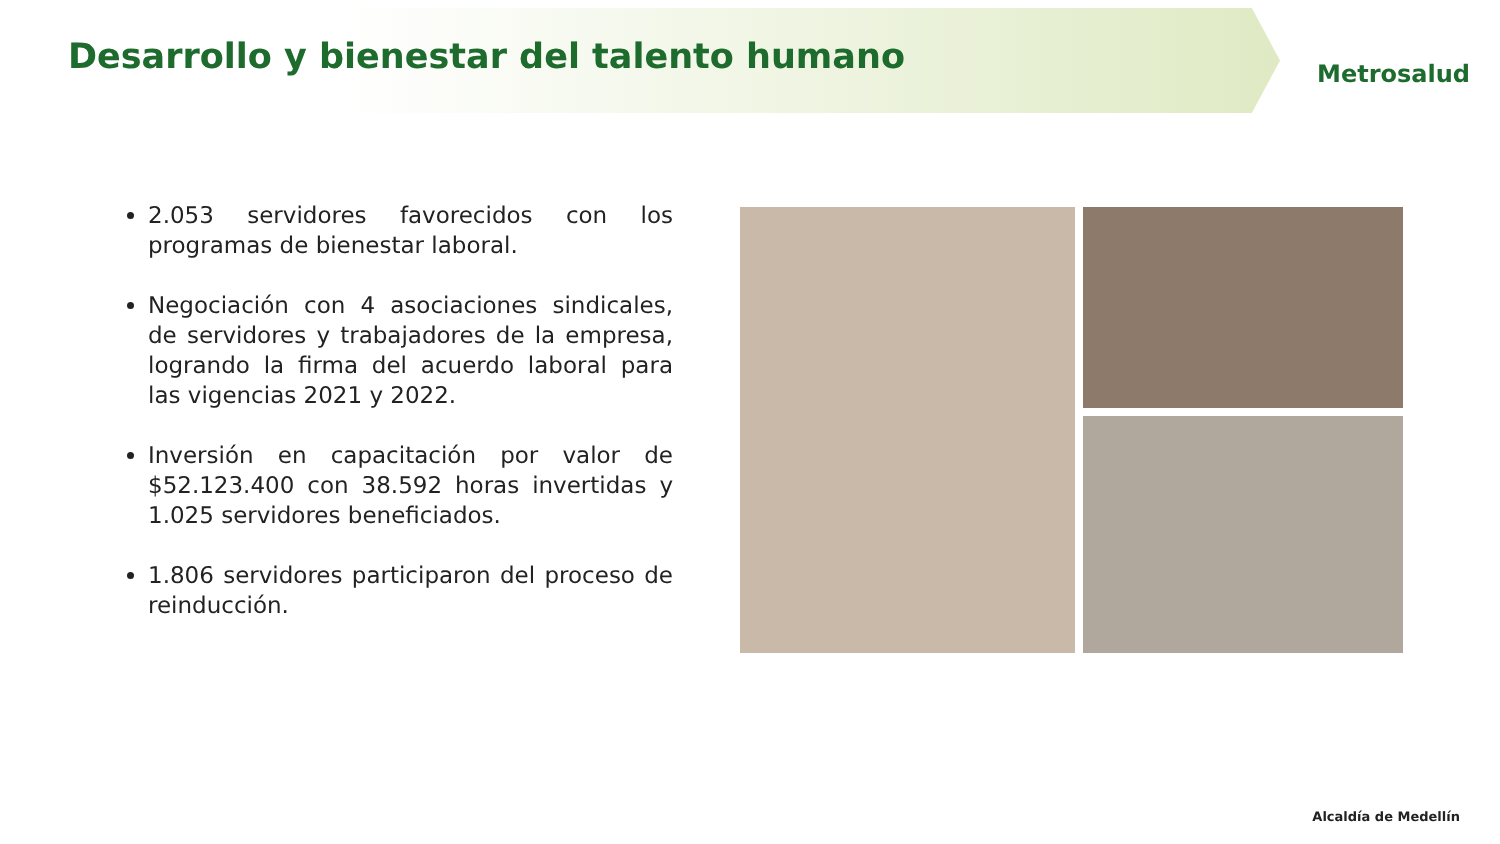Desarrollo y bienestar del talento humano
Metrosalud
2.053 servidores favorecidos con los programas de bienestar laboral.
Negociación con 4 asociaciones sindicales, de servidores y trabajadores de la empresa, logrando la firma del acuerdo laboral para las vigencias 2021 y 2022.
Inversión en capacitación por valor de $52.123.400 con 38.592 horas invertidas y 1.025 servidores beneficiados.
1.806 servidores participaron del proceso de reinducción.
Alcaldía de Medellín